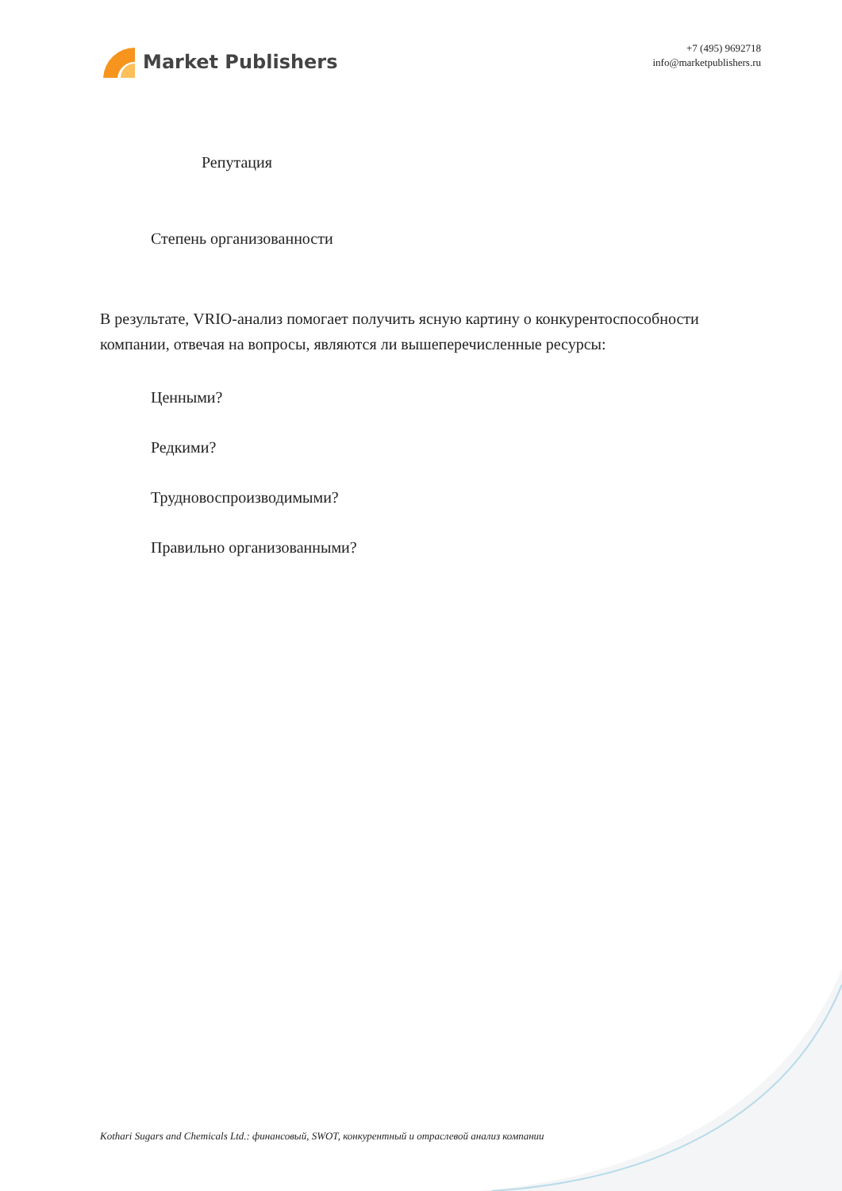Market Publishers
+7 (495) 9692718
info@marketpublishers.ru
Репутация
Степень организованности
В результате, VRIO-анализ помогает получить ясную картину о конкурентоспособности компании, отвечая на вопросы, являются ли вышеперечисленные ресурсы:
Ценными?
Редкими?
Трудновоспроизводимыми?
Правильно организованными?
Kothari Sugars and Chemicals Ltd.: финансовый, SWOT, конкурентный и отраслевой анализ компании